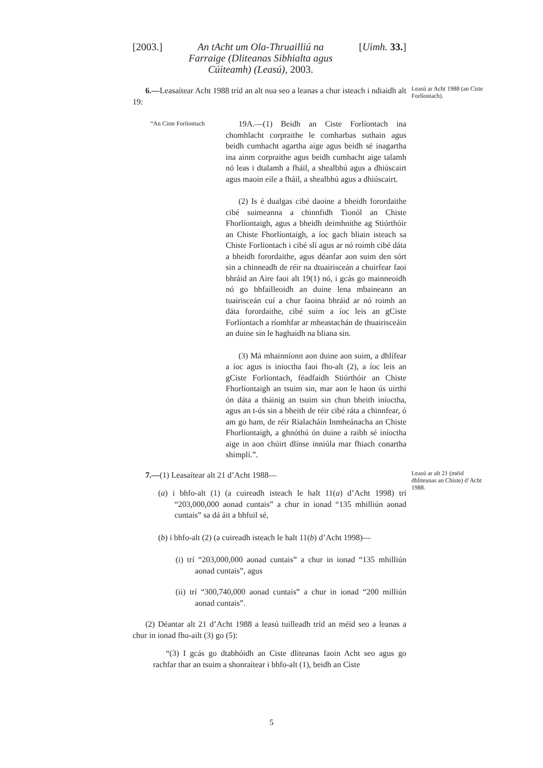[2003.] An tAcht um Ola-Thruailliú na Farraige (Dliteanas Sibhialta agus Cúiteamh) (Leasú), 2003. [Uimh. 33.]
6.—Leasaítear Acht 1988 tríd an alt nua seo a leanas a chur isteach i ndiaidh alt 19:
Leasú ar Acht 1988 (an Ciste Forlíontach).
“An Ciste Forlíontach
19A.—(1) Beidh an Ciste Forlíontach ina chomhlacht corpraithe le comharbas suthain agus beidh cumhacht agartha aige agus beidh sé inagartha ina ainm corpraithe agus beidh cumhacht aige talamh nó leas i dtalamh a fháil, a shealbhú agus a dhiúscairt agus maoin eile a fháil, a shealbhú agus a dhiúscairt.
(2) Is é dualgas cibé daoine a bheidh forordaithe cibé suimeanna a chinnfidh Tionól an Chiste Fhorlíontaigh, agus a bheidh deimhnithe ag Stiúrthóir an Chiste Fhorlíontaigh, a íoc gach bliain isteach sa Chiste Forlíontach i cibé slí agus ar nó roimh cibé dáta a bheidh forordaithe, agus déanfar aon suim den sórt sin a chinneadh de réir na dtuairisceán a chuirfear faoi bhráid an Aire faoi alt 19(1) nó, i gcás go mainneoidh nó go bhfailleoidh an duine lena mbaineann an tuairisceán cuí a chur faoina bhráid ar nó roimh an dáta forordaithe, cibé suim a íoc leis an gCiste Forlíontach a ríomhfar ar mheastachán de thuairisceáin an duine sin le haghaidh na bliana sin.
(3) Má mhainníonn aon duine aon suim, a dhlífear a íoc agus is iníoctha faoi fho-alt (2), a íoc leis an gCiste Forlíontach, féadfaidh Stiúrthóir an Chiste Fhorlíontaigh an tsuim sin, mar aon le haon ús uirthi ón dáta a tháinig an tsuim sin chun bheith iníoctha, agus an t-ús sin a bheith de réir cibé ráta a chinnfear, ó am go ham, de réir Rialacháin Inmheánacha an Chiste Fhorlíontaigh, a ghnóthú ón duine a raibh sé iníoctha aige in aon chúirt dlínse inniúla mar fhiach conartha shimplí.”.
7.—(1) Leasaítear alt 21 d’Acht 1988—
Leasú ar alt 21 (méid dhliteanas an Chiste) d’Acht 1988.
(a) i bhfo-alt (1) (a cuireadh isteach le halt 11(a) d’Acht 1998) trí “203,000,000 aonad cuntais” a chur in ionad “135 mhilliún aonad cuntais” sa dá áit a bhfuil sé,
(b) i bhfo-alt (2) (a cuireadh isteach le halt 11(b) d’Acht 1998)—
(i) trí “203,000,000 aonad cuntais” a chur in ionad “135 mhilliún aonad cuntais”, agus
(ii) trí “300,740,000 aonad cuntais” a chur in ionad “200 milliún aonad cuntais”.
(2) Déantar alt 21 d’Acht 1988 a leasú tuilleadh tríd an méid seo a leanas a chur in ionad fho-ailt (3) go (5):
“(3) I gcás go dtabhóidh an Ciste dliteanas faoin Acht seo agus go rachfar thar an tsuim a shonraítear i bhfo-alt (1), beidh an Ciste
5